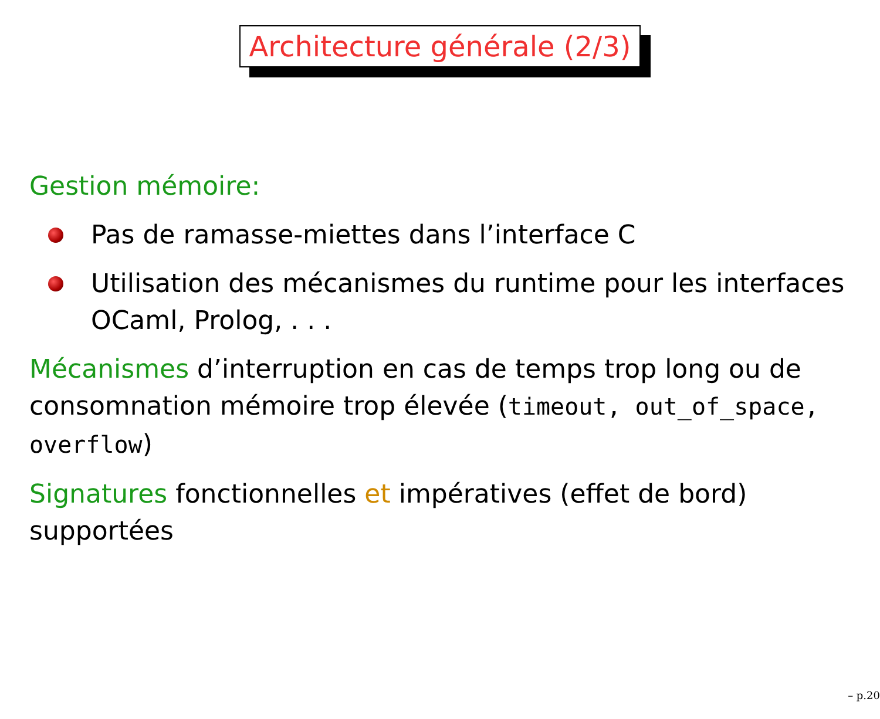Architecture générale (2/3)
Gestion mémoire:
Pas de ramasse-miettes dans l’interface C
Utilisation des mécanismes du runtime pour les interfaces OCaml, Prolog, . . .
Mécanismes d’interruption en cas de temps trop long ou de consomnation mémoire trop élevée (timeout, out_of_space, overflow)
Signatures fonctionnelles et impératives (effet de bord) supportées
– p.20